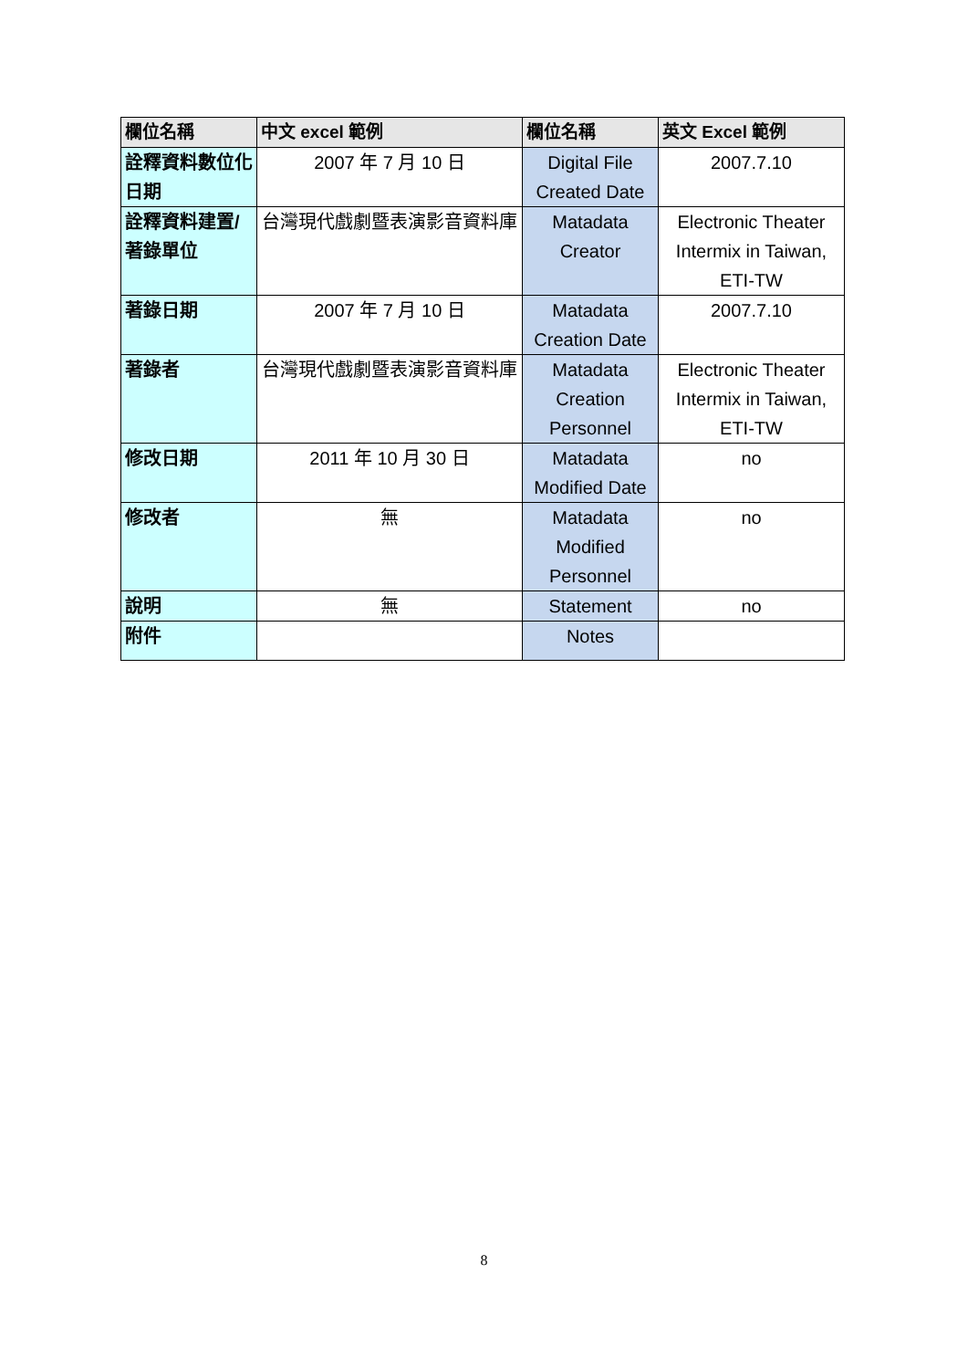| 欄位名稱 | 中文 excel 範例 | 欄位名稱 | 英文 Excel 範例 |
| --- | --- | --- | --- |
| 詮釋資料數位化日期 | 2007 年 7 月 10 日 | Digital File Created Date | 2007.7.10 |
| 詮釋資料建置/著錄單位 | 台灣現代戲劇暨表演影音資料庫 | Matadata Creator | Electronic Theater Intermix in Taiwan, ETI-TW |
| 著錄日期 | 2007 年 7 月 10 日 | Matadata Creation Date | 2007.7.10 |
| 著錄者 | 台灣現代戲劇暨表演影音資料庫 | Matadata Creation Personnel | Electronic Theater Intermix in Taiwan, ETI-TW |
| 修改日期 | 2011 年 10 月 30 日 | Matadata Modified Date | no |
| 修改者 | 無 | Matadata Modified Personnel | no |
| 說明 | 無 | Statement | no |
| 附件 | | Notes | |
8